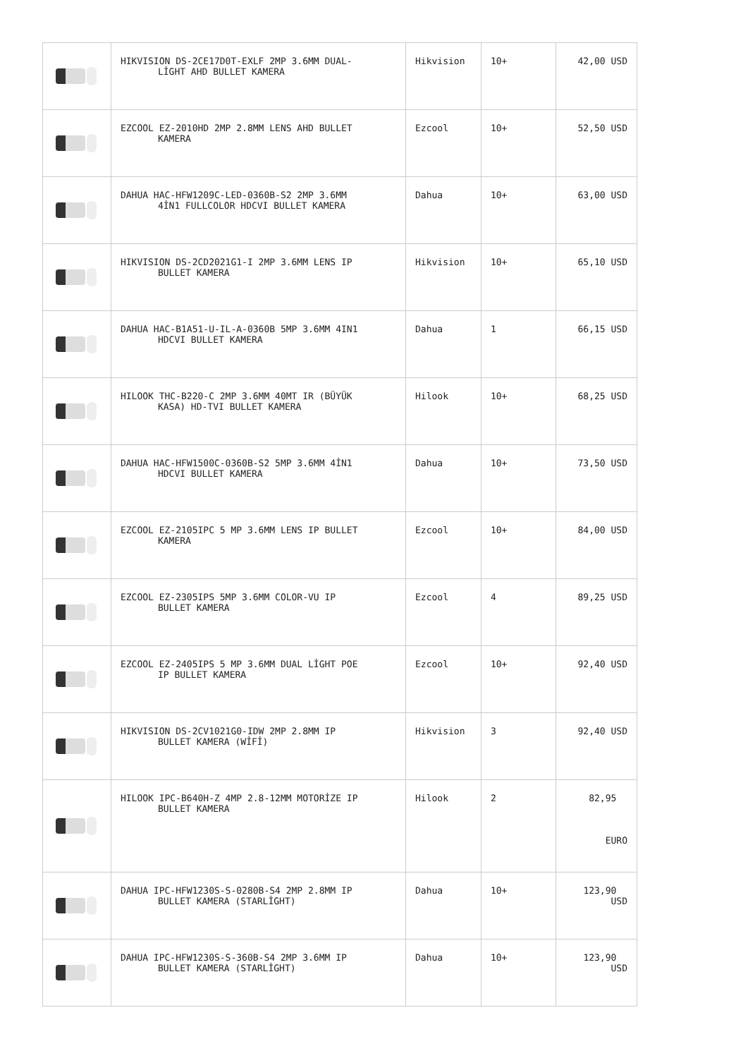| | HIKVISION DS-2CE17D0T-EXLF 2MP 3.6MM DUAL- LİGHT AHD BULLET KAMERA | Hikvision | 10+ | 42,00 USD |
| | EZCOOL EZ-2010HD 2MP 2.8MM LENS AHD BULLET KAMERA | Ezcool | 10+ | 52,50 USD |
| | DAHUA HAC-HFW1209C-LED-0360B-S2 2MP 3.6MM 4İN1 FULLCOLOR HDCVI BULLET KAMERA | Dahua | 10+ | 63,00 USD |
| | HIKVISION DS-2CD2021G1-I 2MP 3.6MM LENS IP BULLET KAMERA | Hikvision | 10+ | 65,10 USD |
| | DAHUA HAC-B1A51-U-IL-A-0360B 5MP 3.6MM 4IN1 HDCVI BULLET KAMERA | Dahua | 1 | 66,15 USD |
| | HILOOK THC-B220-C 2MP 3.6MM 40MT IR (BÜYÜK KASA) HD-TVI BULLET KAMERA | Hilook | 10+ | 68,25 USD |
| | DAHUA HAC-HFW1500C-0360B-S2 5MP 3.6MM 4İN1 HDCVI BULLET KAMERA | Dahua | 10+ | 73,50 USD |
| | EZCOOL EZ-2105IPC 5 MP 3.6MM LENS IP BULLET KAMERA | Ezcool | 10+ | 84,00 USD |
| | EZCOOL EZ-2305IPS 5MP 3.6MM COLOR-VU IP BULLET KAMERA | Ezcool | 4 | 89,25 USD |
| | EZCOOL EZ-2405IPS 5 MP 3.6MM DUAL LİGHT POE IP BULLET KAMERA | Ezcool | 10+ | 92,40 USD |
| | HIKVISION DS-2CV1021G0-IDW 2MP 2.8MM IP BULLET KAMERA (WİFİ) | Hikvision | 3 | 92,40 USD |
| | HILOOK IPC-B640H-Z 4MP 2.8-12MM MOTORİZE IP BULLET KAMERA | Hilook | 2 | 82,95 EURO |
| | DAHUA IPC-HFW1230S-S-0280B-S4 2MP 2.8MM IP BULLET KAMERA (STARLİGHT) | Dahua | 10+ | 123,90 USD |
| | DAHUA IPC-HFW1230S-S-360B-S4 2MP 3.6MM IP BULLET KAMERA (STARLİGHT) | Dahua | 10+ | 123,90 USD |